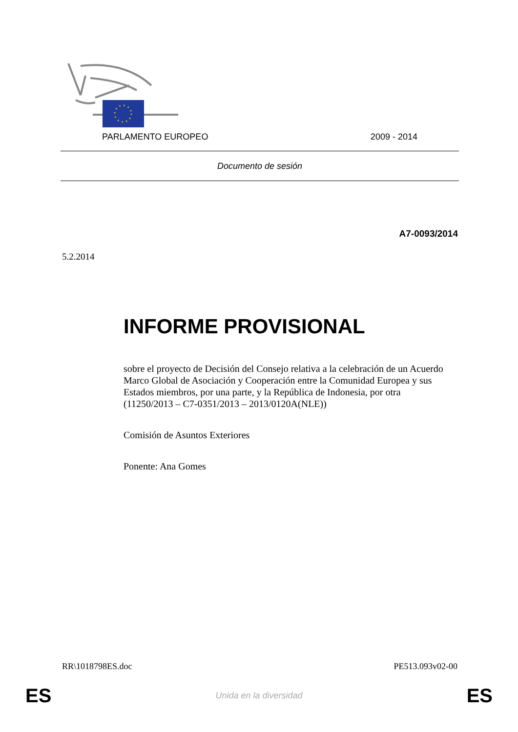PARLAMENTO EUROPEO 2009 - 2014
Documento de sesión
A7-0093/2014
5.2.2014
INFORME PROVISIONAL
sobre el proyecto de Decisión del Consejo relativa a la celebración de un Acuerdo Marco Global de Asociación y Cooperación entre la Comunidad Europea y sus Estados miembros, por una parte, y la República de Indonesia, por otra
(11250/2013 – C7-0351/2013 – 2013/0120A(NLE))
Comisión de Asuntos Exteriores
Ponente: Ana Gomes
RR\1018798ES.doc PE513.093v02-00
ES Unida en la diversidad ES